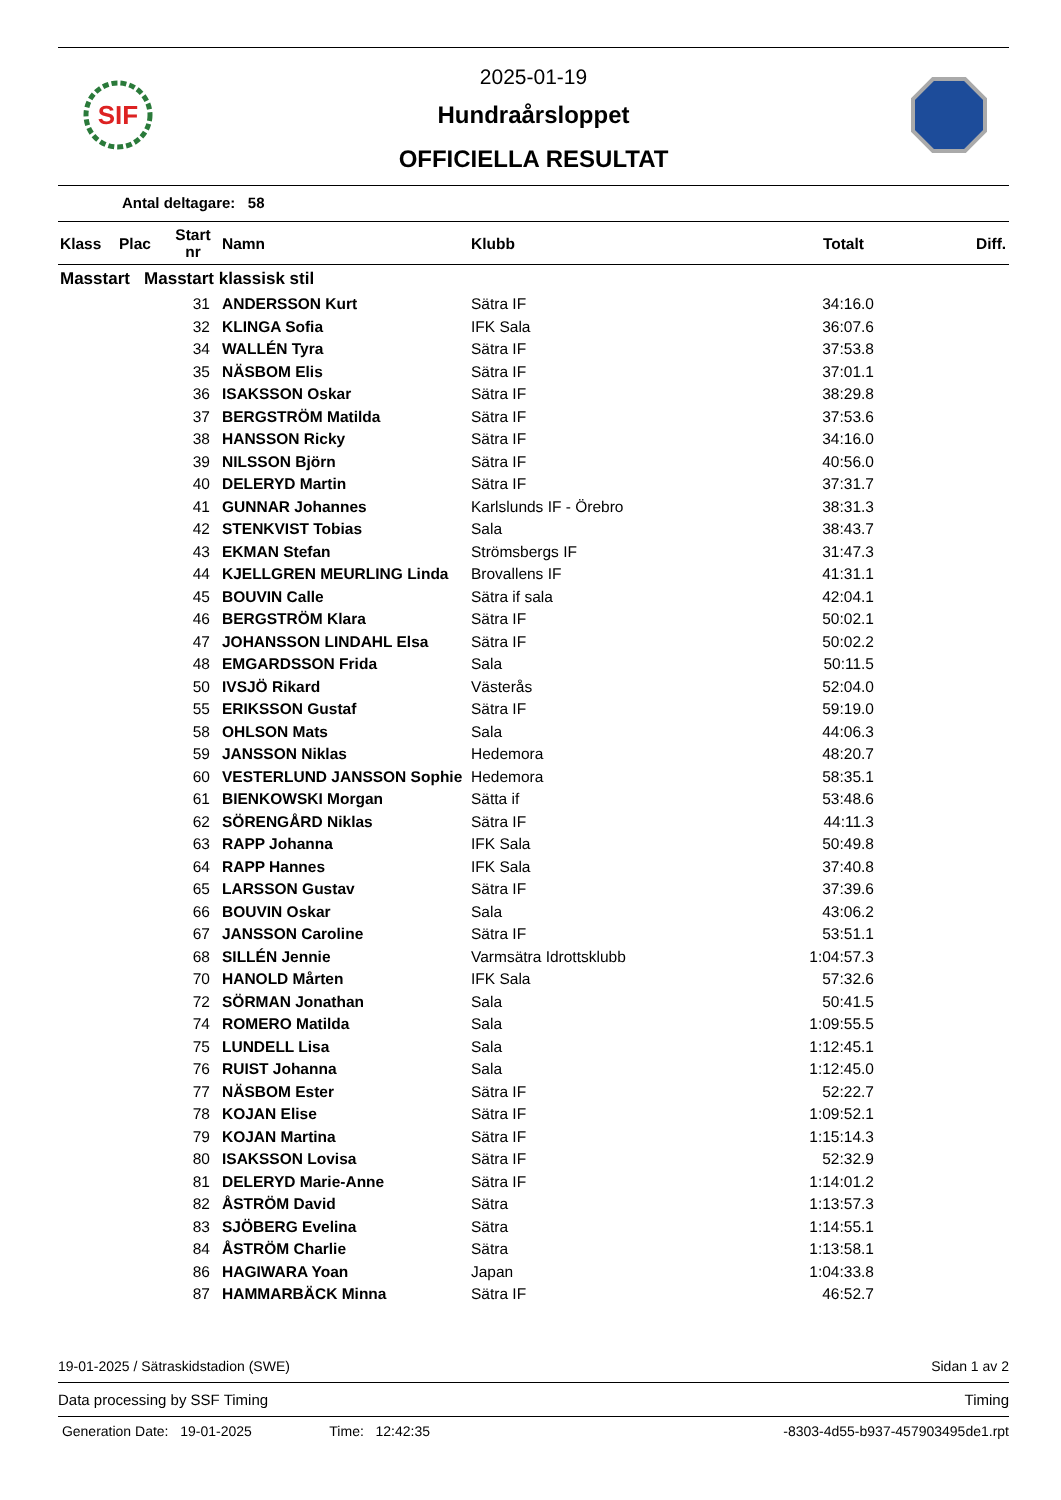SIF
2025-01-19
Hundraårsloppet
OFFICIELLA RESULTAT
Antal deltagare: 58
| Klass | Plac | Start nr | Namn | Klubb | Totalt | Diff. |
| --- | --- | --- | --- | --- | --- | --- |
| Masstart Masstart klassisk stil | | | | | | |
| | | 31 | ANDERSSON Kurt | Sätra IF | 34:16.0 | |
| | | 32 | KLINGA Sofia | IFK Sala | 36:07.6 | |
| | | 34 | WALLÉN Tyra | Sätra IF | 37:53.8 | |
| | | 35 | NÄSBOM Elis | Sätra IF | 37:01.1 | |
| | | 36 | ISAKSSON Oskar | Sätra IF | 38:29.8 | |
| | | 37 | BERGSTRÖM Matilda | Sätra IF | 37:53.6 | |
| | | 38 | HANSSON Ricky | Sätra IF | 34:16.0 | |
| | | 39 | NILSSON Björn | Sätra IF | 40:56.0 | |
| | | 40 | DELERYD Martin | Sätra IF | 37:31.7 | |
| | | 41 | GUNNAR Johannes | Karlslunds IF - Örebro | 38:31.3 | |
| | | 42 | STENKVIST Tobias | Sala | 38:43.7 | |
| | | 43 | EKMAN Stefan | Strömsbergs IF | 31:47.3 | |
| | | 44 | KJELLGREN MEURLING Linda | Brovallens IF | 41:31.1 | |
| | | 45 | BOUVIN Calle | Sätra if sala | 42:04.1 | |
| | | 46 | BERGSTRÖM Klara | Sätra IF | 50:02.1 | |
| | | 47 | JOHANSSON LINDAHL Elsa | Sätra IF | 50:02.2 | |
| | | 48 | EMGARDSSON Frida | Sala | 50:11.5 | |
| | | 50 | IVSJÖ Rikard | Västerås | 52:04.0 | |
| | | 55 | ERIKSSON Gustaf | Sätra IF | 59:19.0 | |
| | | 58 | OHLSON Mats | Sala | 44:06.3 | |
| | | 59 | JANSSON Niklas | Hedemora | 48:20.7 | |
| | | 60 | VESTERLUND JANSSON Sophie | Hedemora | 58:35.1 | |
| | | 61 | BIENKOWSKI Morgan | Sätta if | 53:48.6 | |
| | | 62 | SÖRENGÅRD Niklas | Sätra IF | 44:11.3 | |
| | | 63 | RAPP Johanna | IFK Sala | 50:49.8 | |
| | | 64 | RAPP Hannes | IFK Sala | 37:40.8 | |
| | | 65 | LARSSON Gustav | Sätra IF | 37:39.6 | |
| | | 66 | BOUVIN Oskar | Sala | 43:06.2 | |
| | | 67 | JANSSON Caroline | Sätra IF | 53:51.1 | |
| | | 68 | SILLÉN Jennie | Varmsätra Idrottsklubb | 1:04:57.3 | |
| | | 70 | HANOLD Mårten | IFK Sala | 57:32.6 | |
| | | 72 | SÖRMAN Jonathan | Sala | 50:41.5 | |
| | | 74 | ROMERO Matilda | Sala | 1:09:55.5 | |
| | | 75 | LUNDELL Lisa | Sala | 1:12:45.1 | |
| | | 76 | RUIST Johanna | Sala | 1:12:45.0 | |
| | | 77 | NÄSBOM Ester | Sätra IF | 52:22.7 | |
| | | 78 | KOJAN Elise | Sätra IF | 1:09:52.1 | |
| | | 79 | KOJAN Martina | Sätra IF | 1:15:14.3 | |
| | | 80 | ISAKSSON Lovisa | Sätra IF | 52:32.9 | |
| | | 81 | DELERYD Marie-Anne | Sätra IF | 1:14:01.2 | |
| | | 82 | ÅSTRÖM David | Sätra | 1:13:57.3 | |
| | | 83 | SJÖBERG Evelina | Sätra | 1:14:55.1 | |
| | | 84 | ÅSTRÖM Charlie | Sätra | 1:13:58.1 | |
| | | 86 | HAGIWARA Yoan | Japan | 1:04:33.8 | |
| | | 87 | HAMMARBÄCK Minna | Sätra IF | 46:52.7 | |
19-01-2025 / Sätraskidstadion (SWE) Sidan 1 av 2
Data processing by SSF Timing Timing
Generation Date: 19-01-2025 Time: 12:42:35 -8303-4d55-b937-457903495de1.rpt